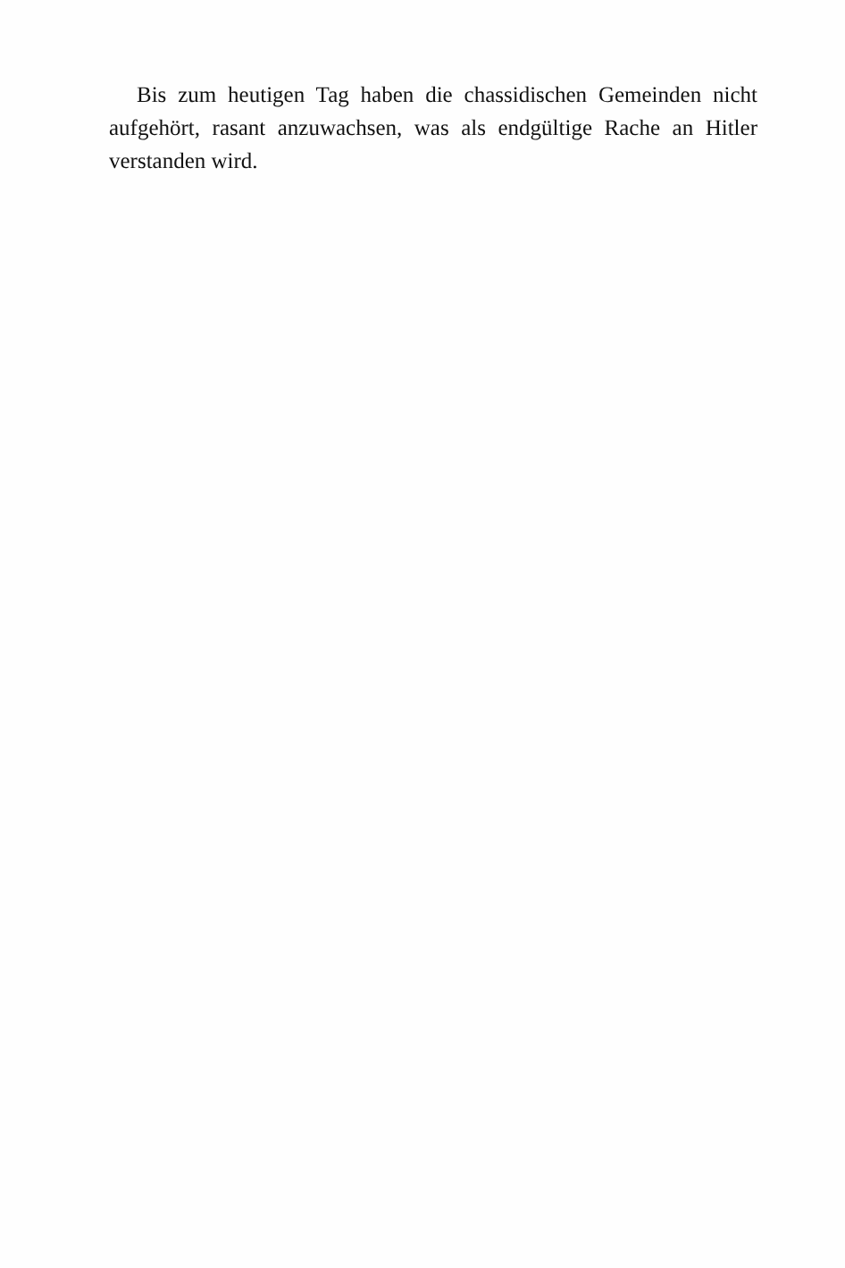Bis zum heutigen Tag haben die chassidischen Gemeinden nicht aufgehört, rasant anzuwachsen, was als endgültige Rache an Hitler verstanden wird.